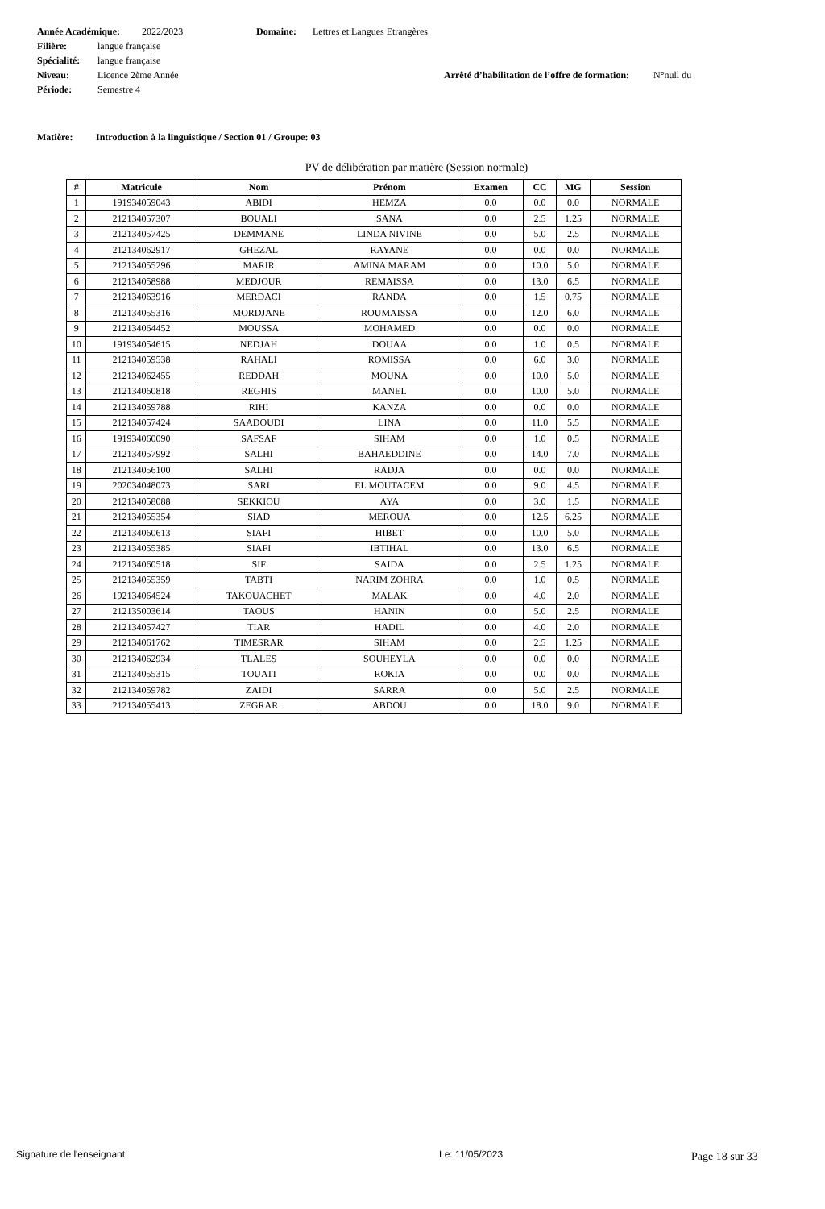Année Académique: 2022/2023 Domaine: Lettres et Langues Etrangères
Filière: langue française
Spécialité: langue française
Niveau: Licence 2ème Année Arrêté d’habilitation de l’offre de formation: N°null du
Période: Semestre 4
Matière: Introduction à la linguistique / Section 01 / Groupe: 03
PV de délibération par matière (Session normale)
| # | Matricule | Nom | Prénom | Examen | CC | MG | Session |
| --- | --- | --- | --- | --- | --- | --- | --- |
| 1 | 191934059043 | ABIDI | HEMZA | 0.0 | 0.0 | 0.0 | NORMALE |
| 2 | 212134057307 | BOUALI | SANA | 0.0 | 2.5 | 1.25 | NORMALE |
| 3 | 212134057425 | DEMMANE | LINDA NIVINE | 0.0 | 5.0 | 2.5 | NORMALE |
| 4 | 212134062917 | GHEZAL | RAYANE | 0.0 | 0.0 | 0.0 | NORMALE |
| 5 | 212134055296 | MARIR | AMINA MARAM | 0.0 | 10.0 | 5.0 | NORMALE |
| 6 | 212134058988 | MEDJOUR | REMAISSA | 0.0 | 13.0 | 6.5 | NORMALE |
| 7 | 212134063916 | MERDACI | RANDA | 0.0 | 1.5 | 0.75 | NORMALE |
| 8 | 212134055316 | MORDJANE | ROUMAISSA | 0.0 | 12.0 | 6.0 | NORMALE |
| 9 | 212134064452 | MOUSSA | MOHAMED | 0.0 | 0.0 | 0.0 | NORMALE |
| 10 | 191934054615 | NEDJAH | DOUAA | 0.0 | 1.0 | 0.5 | NORMALE |
| 11 | 212134059538 | RAHALI | ROMISSA | 0.0 | 6.0 | 3.0 | NORMALE |
| 12 | 212134062455 | REDDAH | MOUNA | 0.0 | 10.0 | 5.0 | NORMALE |
| 13 | 212134060818 | REGHIS | MANEL | 0.0 | 10.0 | 5.0 | NORMALE |
| 14 | 212134059788 | RIHI | KANZA | 0.0 | 0.0 | 0.0 | NORMALE |
| 15 | 212134057424 | SAADOUDI | LINA | 0.0 | 11.0 | 5.5 | NORMALE |
| 16 | 191934060090 | SAFSAF | SIHAM | 0.0 | 1.0 | 0.5 | NORMALE |
| 17 | 212134057992 | SALHI | BAHAEDDINE | 0.0 | 14.0 | 7.0 | NORMALE |
| 18 | 212134056100 | SALHI | RADJA | 0.0 | 0.0 | 0.0 | NORMALE |
| 19 | 202034048073 | SARI | EL MOUTACEM | 0.0 | 9.0 | 4.5 | NORMALE |
| 20 | 212134058088 | SEKKIOU | AYA | 0.0 | 3.0 | 1.5 | NORMALE |
| 21 | 212134055354 | SIAD | MEROUA | 0.0 | 12.5 | 6.25 | NORMALE |
| 22 | 212134060613 | SIAFI | HIBET | 0.0 | 10.0 | 5.0 | NORMALE |
| 23 | 212134055385 | SIAFI | IBTIHAL | 0.0 | 13.0 | 6.5 | NORMALE |
| 24 | 212134060518 | SIF | SAIDA | 0.0 | 2.5 | 1.25 | NORMALE |
| 25 | 212134055359 | TABTI | NARIM ZOHRA | 0.0 | 1.0 | 0.5 | NORMALE |
| 26 | 192134064524 | TAKOUACHET | MALAK | 0.0 | 4.0 | 2.0 | NORMALE |
| 27 | 212135003614 | TAOUS | HANIN | 0.0 | 5.0 | 2.5 | NORMALE |
| 28 | 212134057427 | TIAR | HADIL | 0.0 | 4.0 | 2.0 | NORMALE |
| 29 | 212134061762 | TIMESRAR | SIHAM | 0.0 | 2.5 | 1.25 | NORMALE |
| 30 | 212134062934 | TLALES | SOUHEYLA | 0.0 | 0.0 | 0.0 | NORMALE |
| 31 | 212134055315 | TOUATI | ROKIA | 0.0 | 0.0 | 0.0 | NORMALE |
| 32 | 212134059782 | ZAIDI | SARRA | 0.0 | 5.0 | 2.5 | NORMALE |
| 33 | 212134055413 | ZEGRAR | ABDOU | 0.0 | 18.0 | 9.0 | NORMALE |
Signature de l'enseignant: Le: 11/05/2023 Page 18 sur 33